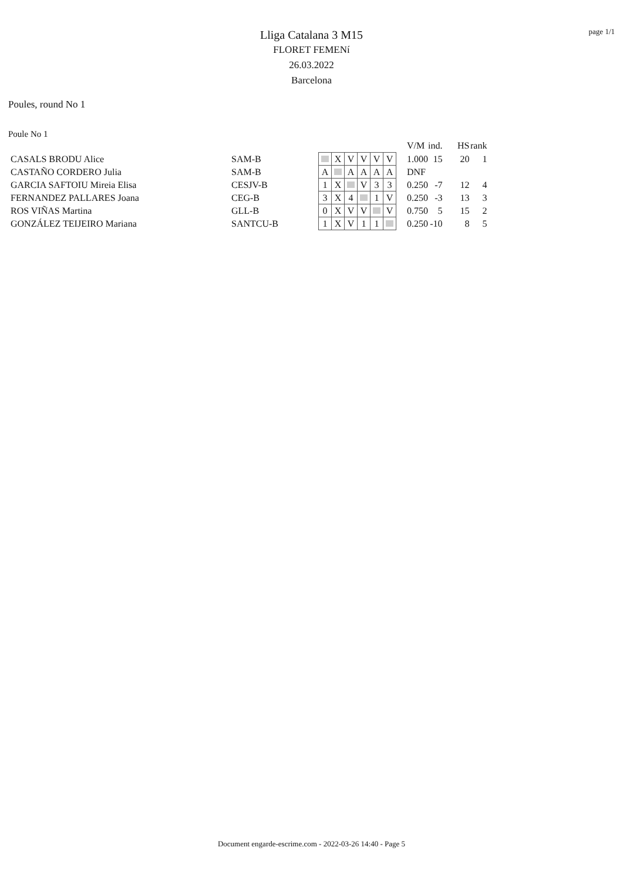page 1/1
Lliga Catalana 3 M15
FLORET FEMENí
26.03.2022
Barcelona
Poules, round No 1
Poule No 1
| | | | | | | | | | | V/M | ind. | HS | rank |
| CASALS BRODU Alice | SAM-B | | | X | V | V | V | V | | 1.000 | 15 | 20 | 1 |
| CASTAÑO CORDERO Julia | SAM-B | | A | | A | A | A | A | | DNF | | | |
| GARCIA SAFTOIU Mireia Elisa | CESJV-B | | 1 | X | | V | 3 | 3 | | 0.250 | -7 | 12 | 4 |
| FERNANDEZ PALLARES Joana | CEG-B | | 3 | X | 4 | | 1 | V | | 0.250 | -3 | 13 | 3 |
| ROS VIÑAS Martina | GLL-B | | 0 | X | V | V | | V | | 0.750 | 5 | 15 | 2 |
| GONZÁLEZ TEIJEIRO Mariana | SANTCU-B | | 1 | X | V | 1 | 1 | | | 0.250 | -10 | 8 | 5 |
Document engarde-escrime.com - 2022-03-26 14:40 - Page 5